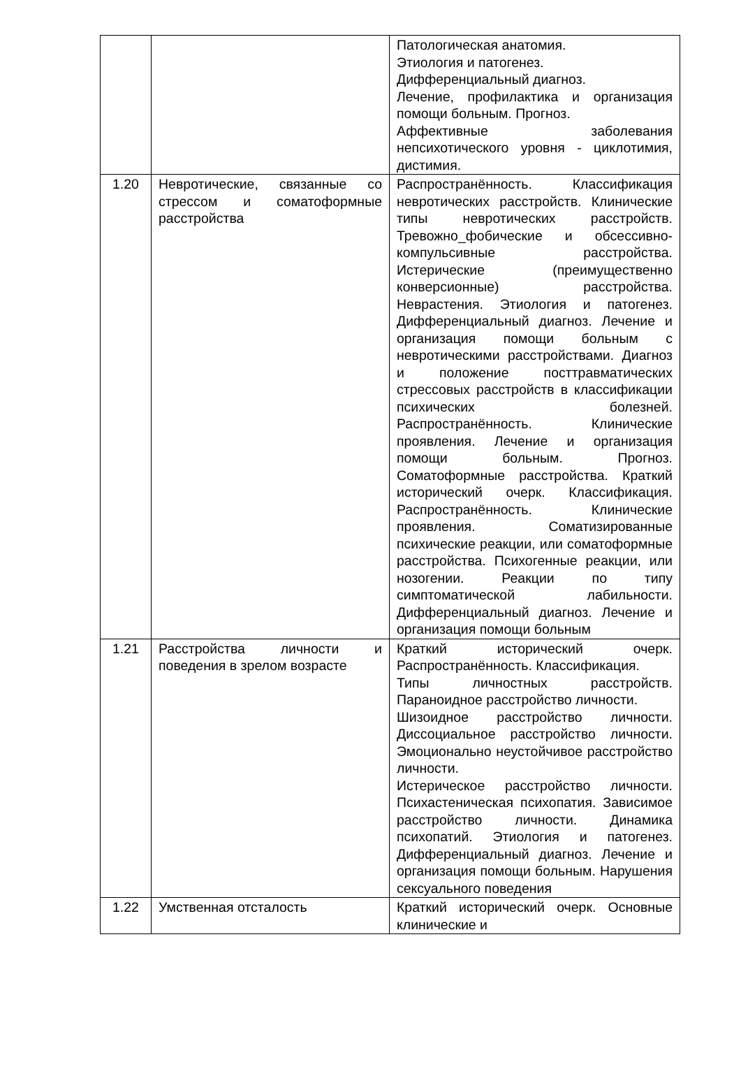| | | Патологическая анатомия. Этиология и патогенез. Дифференциальный диагноз. Лечение, профилактика и организация помощи больным. Прогноз. Аффективные заболевания непсихотического уровня - циклотимия, дистимия. |
| 1.20 | Невротические, связанные со стрессом и соматоформные расстройства | Распространённость. Классификация невротических расстройств. Клинические типы невротических расстройств. Тревожно_фобические и обсессивно-компульсивные расстройства. Истерические (преимущественно конверсионные) расстройства. Неврастения. Этиология и патогенез. Дифференциальный диагноз. Лечение и организация помощи больным с невротическими расстройствами. Диагноз и положение посттравматических стрессовых расстройств в классификации психических болезней. Распространённость. Клинические проявления. Лечение и организация помощи больным. Прогноз. Соматоформные расстройства. Краткий исторический очерк. Классификация. Распространённость. Клинические проявления. Соматизированные психические реакции, или соматоформные расстройства. Психогенные реакции, или нозогении. Реакции по типу симптоматической лабильности. Дифференциальный диагноз. Лечение и организация помощи больным |
| 1.21 | Расстройства личности и поведения в зрелом возрасте | Краткий исторический очерк. Распространённость. Классификация. Типы личностных расстройств. Параноидное расстройство личности. Шизоидное расстройство личности. Диссоциальное расстройство личности. Эмоционально неустойчивое расстройство личности. Истерическое расстройство личности. Психастеническая психопатия. Зависимое расстройство личности. Динамика психопатий. Этиология и патогенез. Дифференциальный диагноз. Лечение и организация помощи больным. Нарушения сексуального поведения |
| 1.22 | Умственная отсталость | Краткий исторический очерк. Основные клинические и |